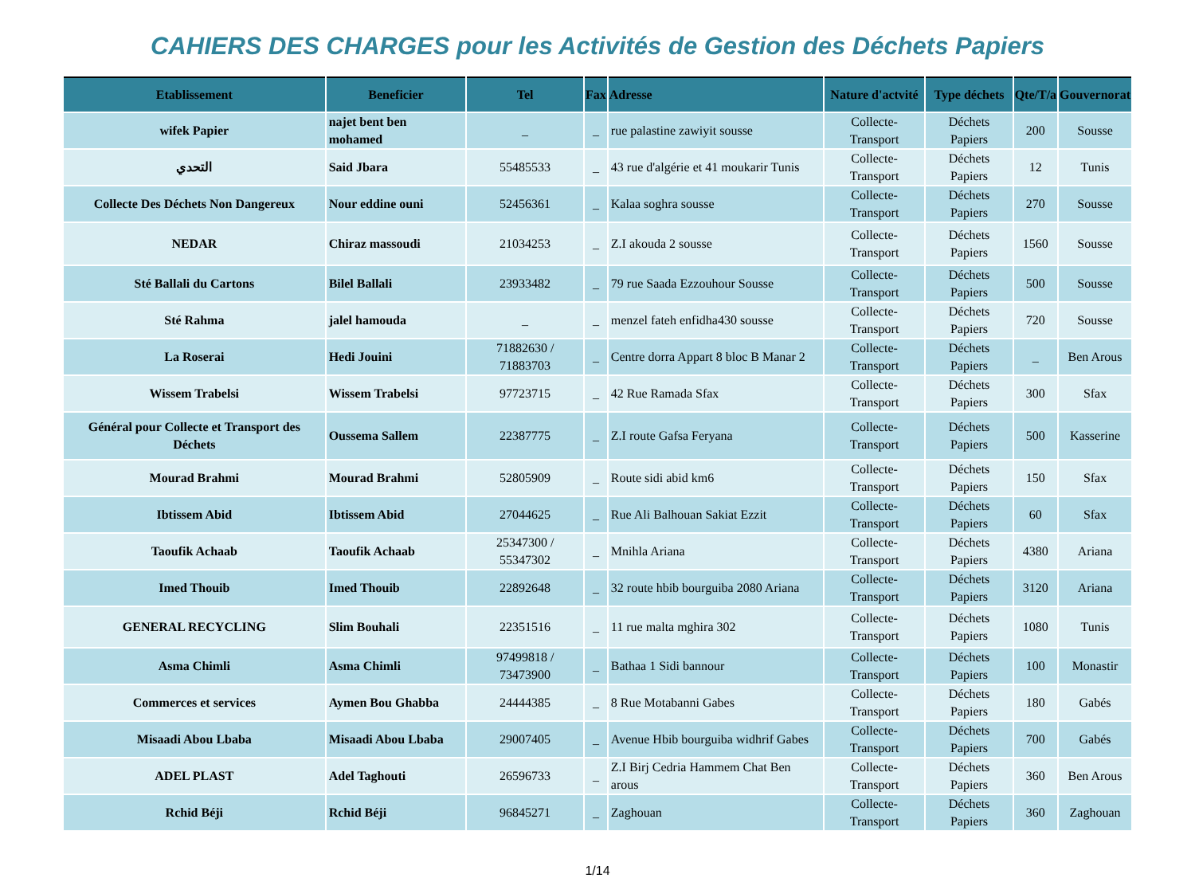CAHIERS DES CHARGES pour les Activités de Gestion des Déchets Papiers
| Etablissement | Beneficier | Tel | Fax | Adresse | Nature d'actvité | Type déchets | Qte/T/a | Gouvernorat |
| --- | --- | --- | --- | --- | --- | --- | --- | --- |
| wifek Papier | najet bent ben mohamed | _ | _ | rue palastine zawiyit sousse | Collecte-Transport | Déchets Papiers | 200 | Sousse |
| التحدي | Said Jbara | 55485533 | _ | 43 rue d'algérie et 41 moukarir Tunis | Collecte-Transport | Déchets Papiers | 12 | Tunis |
| Collecte Des Déchets Non Dangereux | Nour eddine ouni | 52456361 | _ | Kalaa soghra sousse | Collecte-Transport | Déchets Papiers | 270 | Sousse |
| NEDAR | Chiraz massoudi | 21034253 | _ | Z.I akouda 2 sousse | Collecte-Transport | Déchets Papiers | 1560 | Sousse |
| Sté Ballali du Cartons | Bilel Ballali | 23933482 | _ | 79 rue Saada Ezzouhour Sousse | Collecte-Transport | Déchets Papiers | 500 | Sousse |
| Sté Rahma | jalel hamouda | _ | _ | menzel fateh enfidha430 sousse | Collecte-Transport | Déchets Papiers | 720 | Sousse |
| La Roserai | Hedi Jouini | 71882630 / 71883703 | _ | Centre dorra Appart 8 bloc B Manar 2 | Collecte-Transport | Déchets Papiers | _ | Ben Arous |
| Wissem Trabelsi | Wissem Trabelsi | 97723715 | _ | 42 Rue Ramada Sfax | Collecte-Transport | Déchets Papiers | 300 | Sfax |
| Général pour Collecte et Transport des Déchets | Oussema Sallem | 22387775 | _ | Z.I route Gafsa Feryana | Collecte-Transport | Déchets Papiers | 500 | Kasserine |
| Mourad Brahmi | Mourad Brahmi | 52805909 | _ | Route sidi abid km6 | Collecte-Transport | Déchets Papiers | 150 | Sfax |
| Ibtissem Abid | Ibtissem Abid | 27044625 | _ | Rue Ali Balhouan Sakiat Ezzit | Collecte-Transport | Déchets Papiers | 60 | Sfax |
| Taoufik Achaab | Taoufik Achaab | 25347300 / 55347302 | _ | Mnihla Ariana | Collecte-Transport | Déchets Papiers | 4380 | Ariana |
| Imed Thouib | Imed Thouib | 22892648 | _ | 32 route hbib bourguiba 2080 Ariana | Collecte-Transport | Déchets Papiers | 3120 | Ariana |
| GENERAL RECYCLING | Slim Bouhali | 22351516 | _ | 11 rue malta mghira 302 | Collecte-Transport | Déchets Papiers | 1080 | Tunis |
| Asma Chimli | Asma Chimli | 97499818 / 73473900 | _ | Bathaa 1 Sidi bannour | Collecte-Transport | Déchets Papiers | 100 | Monastir |
| Commerces et services | Aymen Bou Ghabba | 24444385 | _ | 8 Rue Motabanni Gabes | Collecte-Transport | Déchets Papiers | 180 | Gabés |
| Misaadi Abou Lbaba | Misaadi Abou Lbaba | 29007405 | _ | Avenue Hbib bourguiba widhrif Gabes | Collecte-Transport | Déchets Papiers | 700 | Gabés |
| ADEL PLAST | Adel Taghouti | 26596733 | _ | Z.I Birj Cedria Hammem Chat Ben arous | Collecte-Transport | Déchets Papiers | 360 | Ben Arous |
| Rchid Béji | Rchid Béji | 96845271 | _ | Zaghouan | Collecte-Transport | Déchets Papiers | 360 | Zaghouan |
1/14